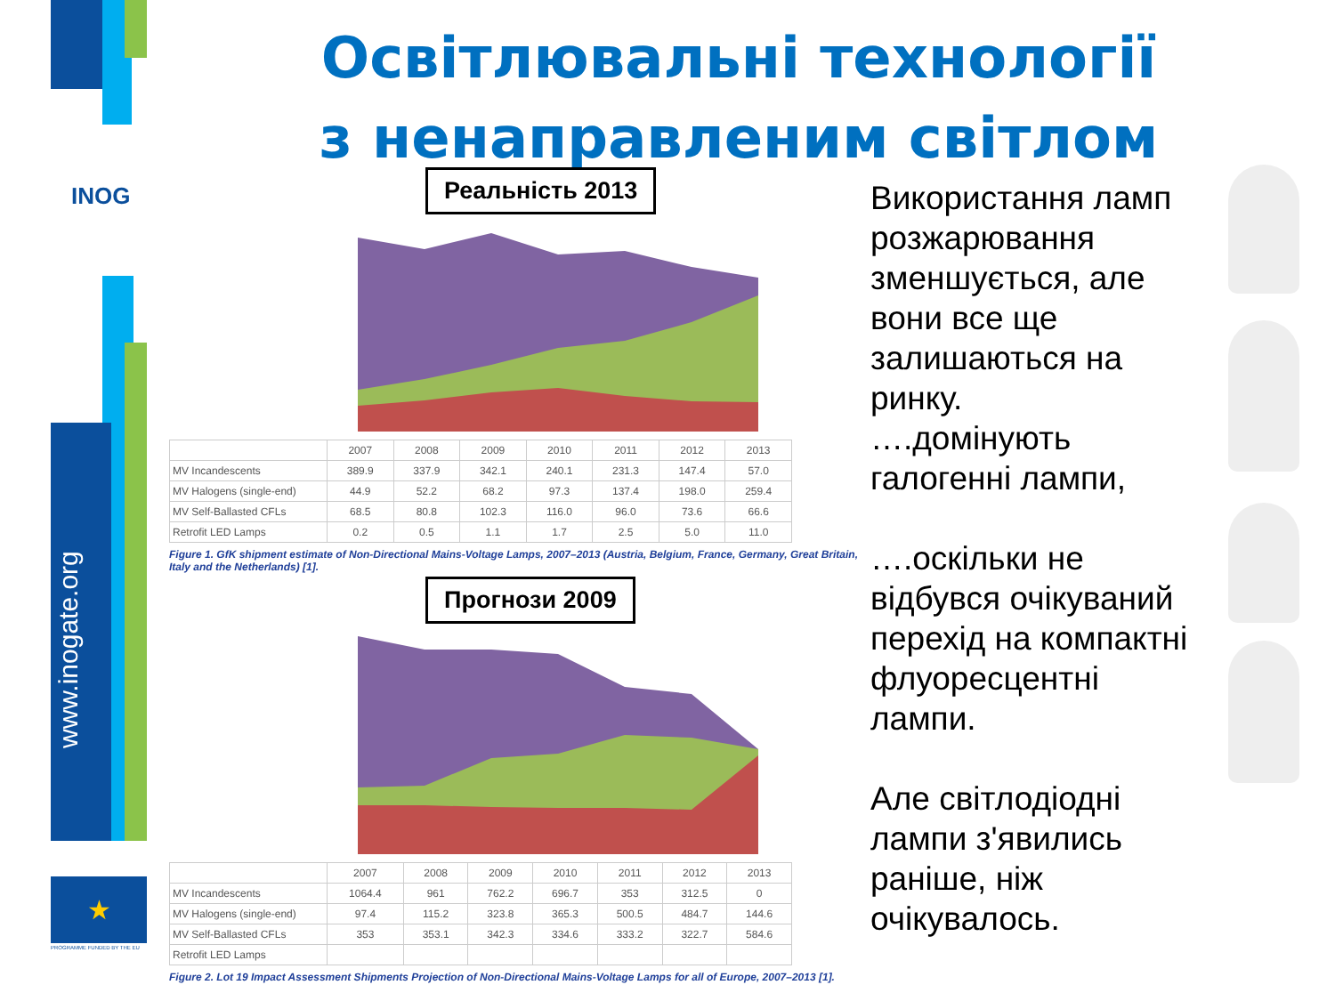INOG
www.inogate.org
★
PROGRAMME FUNDED BY THE EU
Освітлювальні технології з ненаправленим світлом
Реальність 2013
| | 2007 | 2008 | 2009 | 2010 | 2011 | 2012 | 2013 |
| MV Incandescents | 389.9 | 337.9 | 342.1 | 240.1 | 231.3 | 147.4 | 57.0 |
| MV Halogens (single-end) | 44.9 | 52.2 | 68.2 | 97.3 | 137.4 | 198.0 | 259.4 |
| MV Self-Ballasted CFLs | 68.5 | 80.8 | 102.3 | 116.0 | 96.0 | 73.6 | 66.6 |
| Retrofit LED Lamps | 0.2 | 0.5 | 1.1 | 1.7 | 2.5 | 5.0 | 11.0 |
Figure 1. GfK shipment estimate of Non-Directional Mains-Voltage Lamps, 2007–2013 (Austria, Belgium, France, Germany, Great Britain, Italy and the Netherlands) [1].
Прогнози 2009
| | 2007 | 2008 | 2009 | 2010 | 2011 | 2012 | 2013 |
| MV Incandescents | 1064.4 | 961 | 762.2 | 696.7 | 353 | 312.5 | 0 |
| MV Halogens (single-end) | 97.4 | 115.2 | 323.8 | 365.3 | 500.5 | 484.7 | 144.6 |
| MV Self-Ballasted CFLs | 353 | 353.1 | 342.3 | 334.6 | 333.2 | 322.7 | 584.6 |
| Retrofit LED Lamps | | | | | | | |
Figure 2. Lot 19 Impact Assessment Shipments Projection of Non-Directional Mains-Voltage Lamps for all of Europe, 2007–2013 [1].
Використання ламп розжарювання зменшується, але вони все ще залишаються на ринку.
….домінують галогенні лампи,
….оскільки не відбувся очікуваний перехід на компактні флуоресцентні лампи.
Але світлодіодні лампи з'явились раніше, ніж очікувалось.